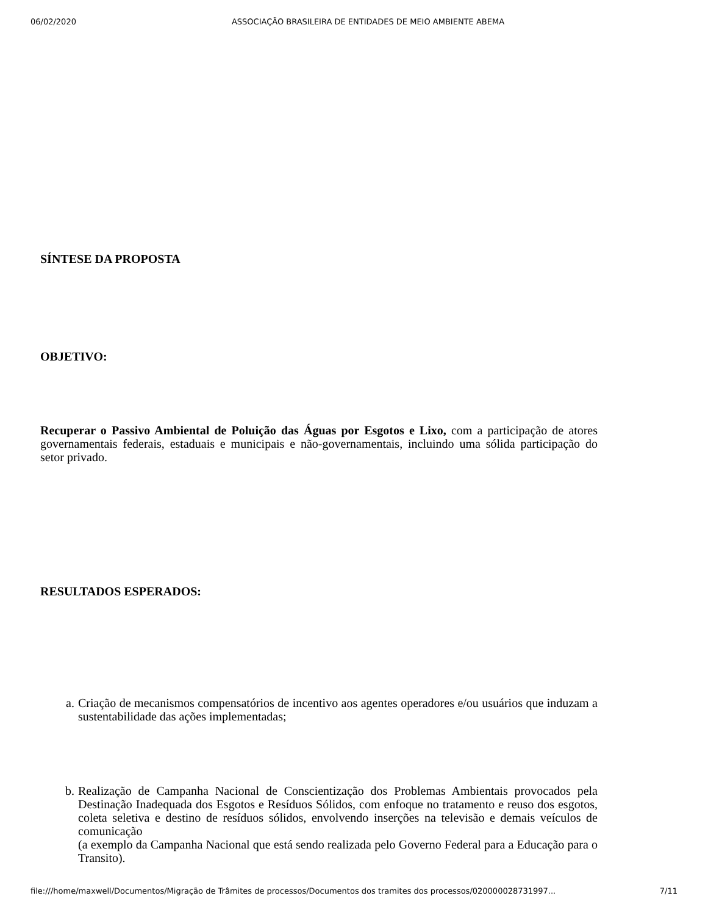06/02/2020 ASSOCIAÇÃO BRASILEIRA DE ENTIDADES DE MEIO AMBIENTE ABEMA
SÍNTESE DA PROPOSTA
OBJETIVO:
Recuperar o Passivo Ambiental de Poluição das Águas por Esgotos e Lixo, com a participação de atores governamentais federais, estaduais e municipais e não-governamentais, incluindo uma sólida participação do setor privado.
RESULTADOS ESPERADOS:
a. Criação de mecanismos compensatórios de incentivo aos agentes operadores e/ou usuários que induzam a sustentabilidade das ações implementadas;
b. Realização de Campanha Nacional de Conscientização dos Problemas Ambientais provocados pela Destinação Inadequada dos Esgotos e Resíduos Sólidos, com enfoque no tratamento e reuso dos esgotos, coleta seletiva e destino de resíduos sólidos, envolvendo inserções na televisão e demais veículos de comunicação
(a exemplo da Campanha Nacional que está sendo realizada pelo Governo Federal para a Educação para o Transito).
file:///home/maxwell/Documentos/Migração de Trâmites de processos/Documentos dos tramites dos processos/020000028731997... 7/11